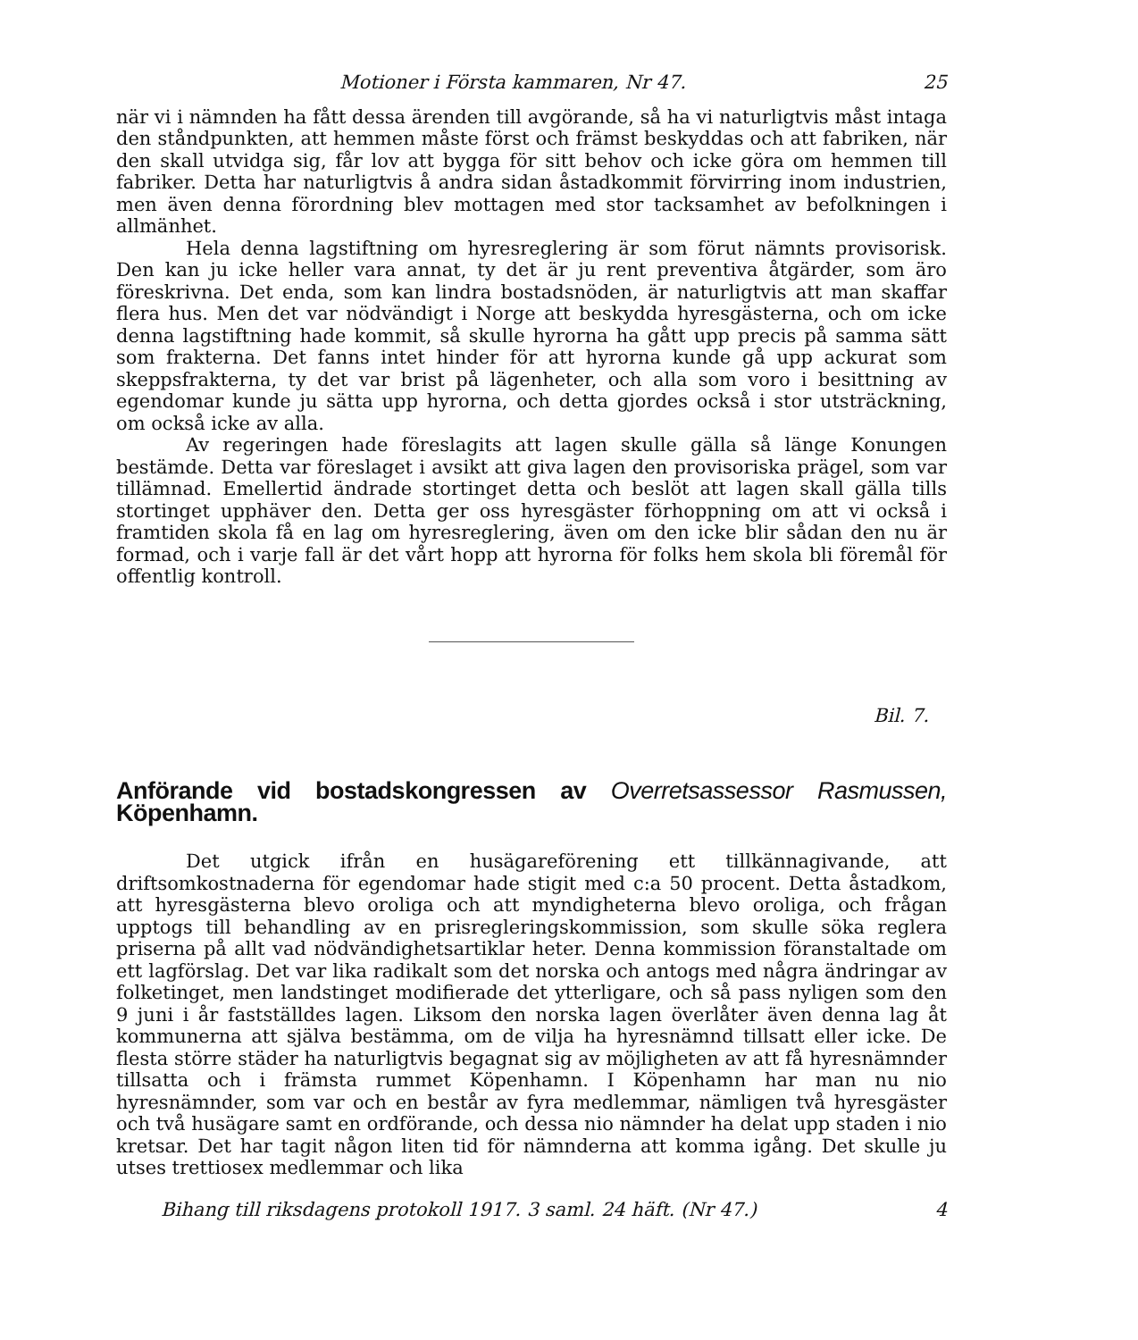Motioner i Första kammaren, Nr 47. 25
när vi i nämnden ha fått dessa ärenden till avgörande, så ha vi naturligtvis måst intaga den ståndpunkten, att hemmen måste först och främst beskyddas och att fabriken, när den skall utvidga sig, får lov att bygga för sitt behov och icke göra om hemmen till fabriker. Detta har naturligtvis å andra sidan åstadkommit förvirring inom industrien, men även denna förordning blev mottagen med stor tacksamhet av befolkningen i allmänhet.
Hela denna lagstiftning om hyresreglering är som förut nämnts provisorisk. Den kan ju icke heller vara annat, ty det är ju rent preventiva åtgärder, som äro föreskrivna. Det enda, som kan lindra bostadsnöden, är naturligtvis att man skaffar flera hus. Men det var nödvändigt i Norge att beskydda hyresgästerna, och om icke denna lagstiftning hade kommit, så skulle hyrorna ha gått upp precis på samma sätt som frakterna. Det fanns intet hinder för att hyrorna kunde gå upp ackurat som skeppsfrakterna, ty det var brist på lägenheter, och alla som voro i besittning av egendomar kunde ju sätta upp hyrorna, och detta gjordes också i stor utsträckning, om också icke av alla.
Av regeringen hade föreslagits att lagen skulle gälla så länge Konungen bestämde. Detta var föreslaget i avsikt att giva lagen den provisoriska prägel, som var tillämnad. Emellertid ändrade stortinget detta och beslöt att lagen skall gälla tills stortinget upphäver den. Detta ger oss hyresgäster förhoppning om att vi också i framtiden skola få en lag om hyresreglering, även om den icke blir sådan den nu är formad, och i varje fall är det vårt hopp att hyrorna för folks hem skola bli föremål för offentlig kontroll.
Bil. 7.
Anförande vid bostadskongressen av Overretsassessor Rasmussen, Köpenhamn.
Det utgick ifrån en husägareförening ett tillkännagivande, att driftsomkostnaderna för egendomar hade stigit med c:a 50 procent. Detta åstadkom, att hyresgästerna blevo oroliga och att myndigheterna blevo oroliga, och frågan upptogs till behandling av en prisregleringskommission, som skulle söka reglera priserna på allt vad nödvändighetsartiklar heter. Denna kommission föranstaltade om ett lagförslag. Det var lika radikalt som det norska och antogs med några ändringar av folketinget, men landstinget modifierade det ytterligare, och så pass nyligen som den 9 juni i år fastställdes lagen. Liksom den norska lagen överlåter även denna lag åt kommunerna att själva bestämma, om de vilja ha hyresnämnd tillsatt eller icke. De flesta större städer ha naturligtvis begagnat sig av möjligheten av att få hyresnämnder tillsatta och i främsta rummet Köpenhamn. I Köpenhamn har man nu nio hyresnämnder, som var och en består av fyra medlemmar, nämligen två hyresgäster och två husägare samt en ordförande, och dessa nio nämnder ha delat upp staden i nio kretsar. Det har tagit någon liten tid för nämnderna att komma igång. Det skulle ju utses trettiosex medlemmar och lika
Bihang till riksdagens protokoll 1917. 3 saml. 24 häft. (Nr 47.) 4